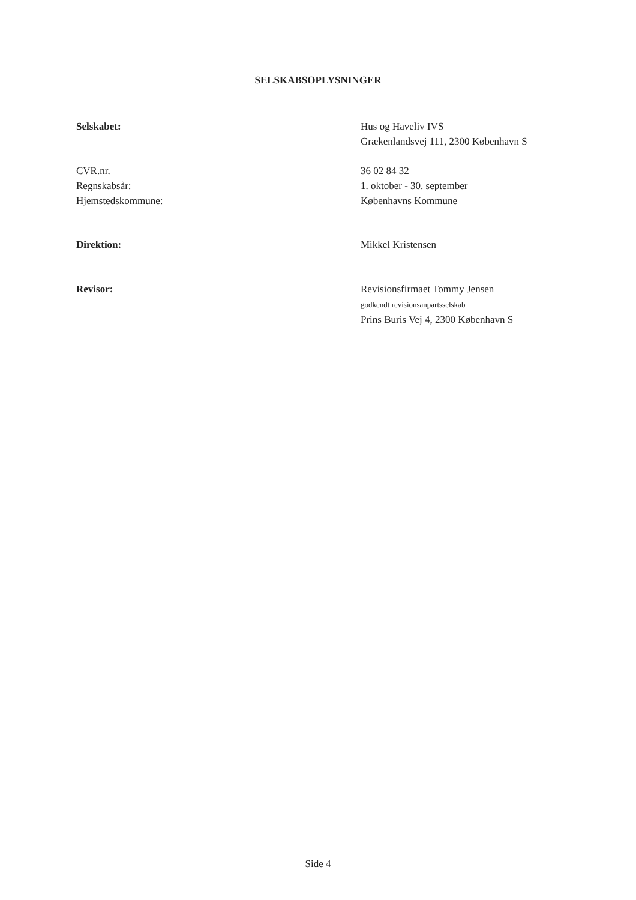SELSKABSOPLYSNINGER
Selskabet: Hus og Haveliv IVS
Grækenlandsvej 111, 2300 København S
CVR.nr.
Regnskabsår:
Hjemstedskommune:
36 02 84 32
1. oktober - 30. september
Københavns Kommune
Direktion: Mikkel Kristensen
Revisor: Revisionsfirmaet Tommy Jensen
godkendt revisionsanpartsselskab
Prins Buris Vej 4, 2300 København S
Side 4